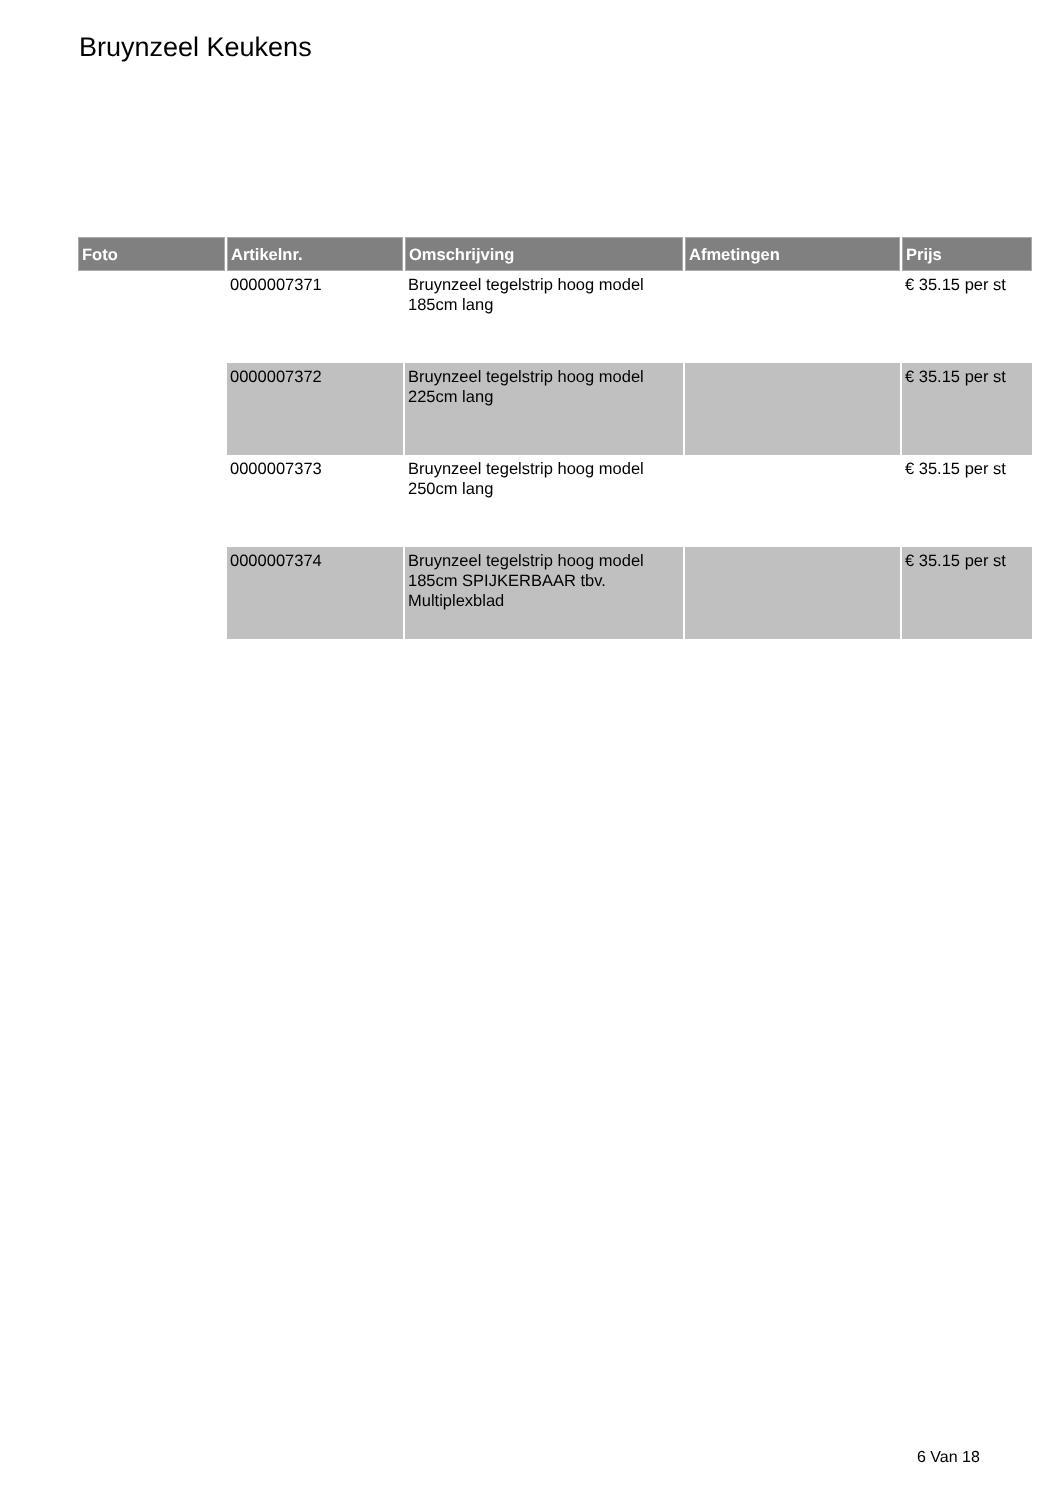Bruynzeel Keukens
| Foto | Artikelnr. | Omschrijving | Afmetingen | Prijs |
| --- | --- | --- | --- | --- |
| | 0000007371 | Bruynzeel tegelstrip hoog model 185cm lang | | € 35.15 per st |
| | 0000007372 | Bruynzeel tegelstrip hoog model 225cm lang | | € 35.15 per st |
| | 0000007373 | Bruynzeel tegelstrip hoog model 250cm lang | | € 35.15 per st |
| | 0000007374 | Bruynzeel tegelstrip hoog model 185cm SPIJKERBAAR tbv. Multiplexblad | | € 35.15 per st |
6 Van 18